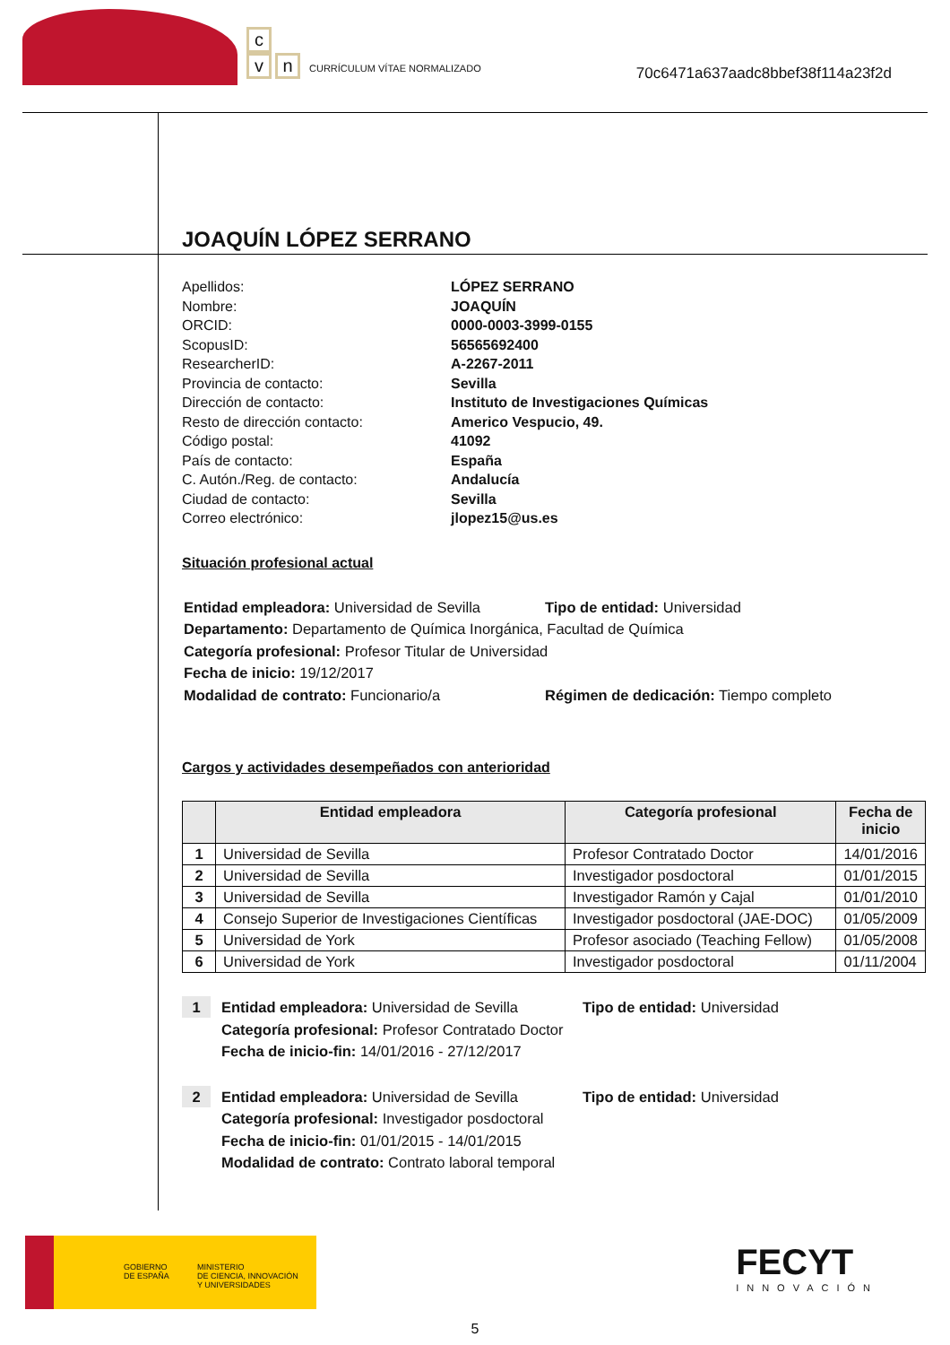c
v n CURRÍCULUM VÍTAE NORMALIZADO
70c6471a637aadc8bbef38f114a23f2d
JOAQUÍN LÓPEZ SERRANO
Apellidos: LÓPEZ SERRANO Nombre: JOAQUÍN ORCID: 0000-0003-3999-0155 ScopusID: 56565692400 ResearcherID: A-2267-2011 Provincia de contacto: Sevilla Dirección de contacto: Instituto de Investigaciones Químicas Resto de dirección contacto: Americo Vespucio, 49. Código postal: 41092 País de contacto: España C. Autón./Reg. de contacto: Andalucía Ciudad de contacto: Sevilla Correo electrónico: jlopez15@us.es
Situación profesional actual
Entidad empleadora: Universidad de Sevilla Tipo de entidad: Universidad
Departamento: Departamento de Química Inorgánica, Facultad de Química
Categoría profesional: Profesor Titular de Universidad
Fecha de inicio: 19/12/2017
Modalidad de contrato: Funcionario/a Régimen de dedicación: Tiempo completo
Cargos y actividades desempeñados con anterioridad
| | Entidad empleadora | Categoría profesional | Fecha de inicio |
| --- | --- | --- | --- |
| 1 | Universidad de Sevilla | Profesor Contratado Doctor | 14/01/2016 |
| 2 | Universidad de Sevilla | Investigador posdoctoral | 01/01/2015 |
| 3 | Universidad de Sevilla | Investigador Ramón y Cajal | 01/01/2010 |
| 4 | Consejo Superior de Investigaciones Científicas | Investigador posdoctoral (JAE-DOC) | 01/05/2009 |
| 5 | Universidad de York | Profesor asociado (Teaching Fellow) | 01/05/2008 |
| 6 | Universidad de York | Investigador posdoctoral | 01/11/2004 |
1
Entidad empleadora: Universidad de Sevilla Tipo de entidad: Universidad
Categoría profesional: Profesor Contratado Doctor
Fecha de inicio-fin: 14/01/2016 - 27/12/2017
2
Entidad empleadora: Universidad de Sevilla Tipo de entidad: Universidad
Categoría profesional: Investigador posdoctoral
Fecha de inicio-fin: 01/01/2015 - 14/01/2015
Modalidad de contrato: Contrato laboral temporal
GOBIERNO
DE ESPAÑA
MINISTERIO
DE CIENCIA, INNOVACIÓN
Y UNIVERSIDADES
FECYT
INNOVACIÓN
5